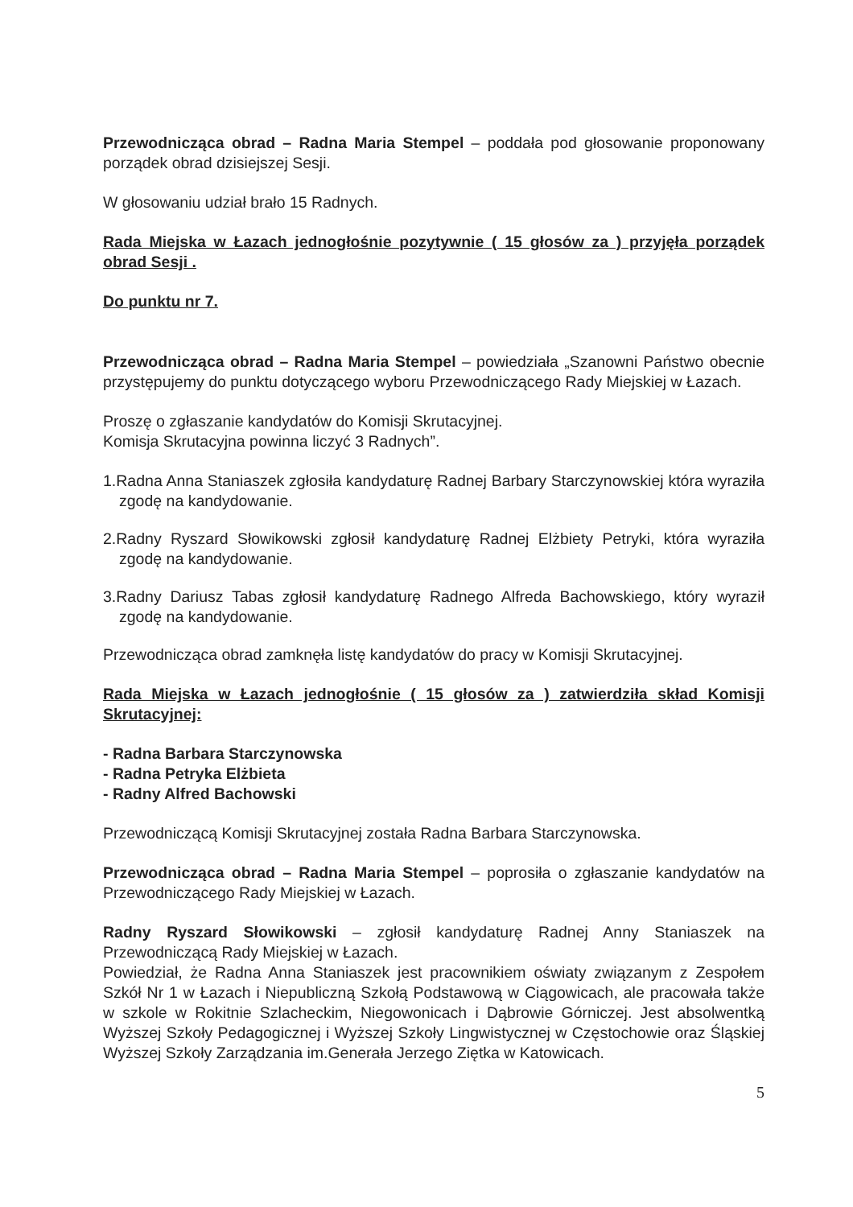Przewodnicząca obrad – Radna Maria Stempel – poddała pod głosowanie proponowany porządek obrad dzisiejszej Sesji.
W głosowaniu udział brało 15 Radnych.
Rada Miejska w Łazach jednogłośnie pozytywnie ( 15 głosów za ) przyjęła porządek obrad Sesji .
Do punktu nr 7.
Przewodnicząca obrad – Radna Maria Stempel – powiedziała „Szanowni Państwo obecnie przystępujemy do punktu dotyczącego wyboru Przewodniczącego Rady Miejskiej w Łazach.
Proszę o zgłaszanie kandydatów do Komisji Skrutacyjnej.
Komisja Skrutacyjna powinna liczyć 3 Radnych”.
1.Radna Anna Staniaszek zgłosiła kandydaturę Radnej Barbary Starczynowskiej która wyraziła zgodę na kandydowanie.
2.Radny Ryszard Słowikowski zgłosił kandydaturę Radnej Elżbiety Petryki, która wyraziła zgodę na kandydowanie.
3.Radny Dariusz Tabas zgłosił kandydaturę Radnego Alfreda Bachowskiego, który wyraził zgodę na kandydowanie.
Przewodnicząca obrad zamknęła listę kandydatów do pracy w Komisji Skrutacyjnej.
Rada Miejska w Łazach jednogłośnie ( 15 głosów za ) zatwierdziła skład Komisji Skrutacyjnej:
- Radna Barbara Starczynowska
- Radna Petryka Elżbieta
- Radny Alfred Bachowski
Przewodniczącą Komisji Skrutacyjnej została Radna Barbara Starczynowska.
Przewodnicząca obrad – Radna Maria Stempel – poprosiła o zgłaszanie kandydatów na Przewodniczącego Rady Miejskiej w Łazach.
Radny Ryszard Słowikowski – zgłosił kandydaturę Radnej Anny Staniaszek na Przewodniczącą Rady Miejskiej w Łazach.
Powiedział, że Radna Anna Staniaszek jest pracownikiem oświaty związanym z Zespołem Szkół Nr 1 w Łazach i Niepubliczną Szkołą Podstawową w Ciągowicach, ale pracowała także w szkole w Rokitnie Szlacheckim, Niegowonicach i Dąbrowie Górniczej. Jest absolwentką Wyższej Szkoły Pedagogicznej i Wyższej Szkoły Lingwistycznej w Częstochowie oraz Śląskiej Wyższej Szkoły Zarządzania im.Generała Jerzego Ziętka w Katowicach.
5